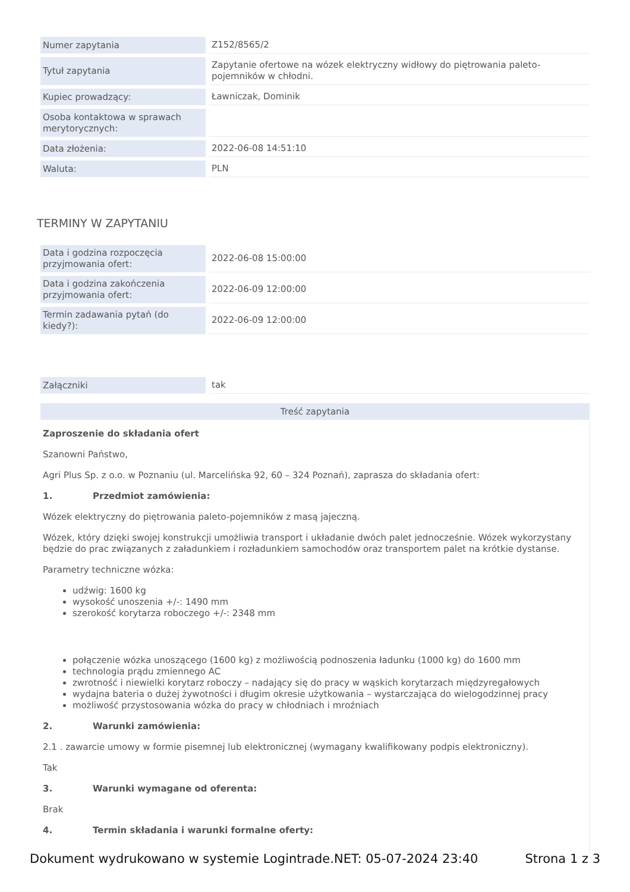| Numer zapytania | Z152/8565/2 |
| Tytuł zapytania | Zapytanie ofertowe na wózek elektryczny widłowy do piętrowania paleto-pojemników w chłodni. |
| Kupiec prowadzący: | Ławniczak, Dominik |
| Osoba kontaktowa w sprawach merytorycznych: | |
| Data złożenia: | 2022-06-08 14:51:10 |
| Waluta: | PLN |
TERMINY W ZAPYTANIU
| Data i godzina rozpoczęcia przyjmowania ofert: | 2022-06-08 15:00:00 |
| Data i godzina zakończenia przyjmowania ofert: | 2022-06-09 12:00:00 |
| Termin zadawania pytań (do kiedy?): | 2022-06-09 12:00:00 |
| Załączniki | tak |
Treść zapytania
Zaproszenie do składania ofert
Szanowni Państwo,
Agri Plus Sp. z o.o. w Poznaniu (ul. Marcelińska 92, 60 – 324 Poznań), zaprasza do składania ofert:
1. Przedmiot zamówienia:
Wózek elektryczny do piętrowania paleto-pojemników z masą jajeczną.
Wózek, który dzięki swojej konstrukcji umożliwia transport i układanie dwóch palet jednocześnie. Wózek wykorzystany będzie do prac związanych z załadunkiem i rozładunkiem samochodów oraz transportem palet na krótkie dystanse.
Parametry techniczne wózka:
udźwig: 1600 kg
wysokość unoszenia +/-: 1490 mm
szerokość korytarza roboczego +/-: 2348 mm
połączenie wózka unoszącego (1600 kg) z możliwością podnoszenia ładunku (1000 kg) do 1600 mm
technologia prądu zmiennego AC
zwrotność i niewielki korytarz roboczy – nadający się do pracy w wąskich korytarzach międzyregałowych
wydajna bateria o dużej żywotności i długim okresie użytkowania – wystarczająca do wielogodzinnej pracy
możliwość przystosowania wózka do pracy w chłodniach i mroźniach
2. Warunki zamówienia:
2.1 . zawarcie umowy w formie pisemnej lub elektronicznej (wymagany kwalifikowany podpis elektroniczny).
Tak
3. Warunki wymagane od oferenta:
Brak
4. Termin składania i warunki formalne oferty:
Dokument wydrukowano w systemie Logintrade.NET: 05-07-2024 23:40 Strona 1 z 3